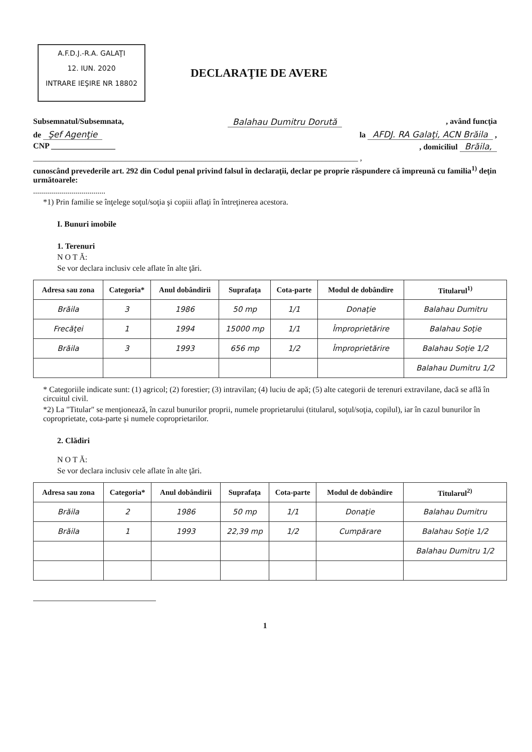A.F.D.J.-R.A. GALAŢI
12. IUN. 2020
INTRARE IEŞIRE NR 18802
DECLARAŢIE DE AVERE
Subsemnatul/Subsemnata, Balahau Dumitru Dorută, având funcţia
de Şef Agenţie la AFDJ. RA Galaţi, ACN Brăila ,
CNP ________________, domiciliul Brăila,
_________________________________________________________________________________ ,
cunoscând prevederile art. 292 din Codul penal privind falsul în declaraţii, declar pe proprie răspundere că împreună cu familia<sup>1)</sup> deţin următoarele:
....................................
*1) Prin familie se înţelege soţul/soţia şi copiii aflaţi în întreţinerea acestora.
I. Bunuri imobile
1. Terenuri
N O T Ă:
Se vor declara inclusiv cele aflate în alte ţări.
| Adresa sau zona | Categoria* | Anul dobândirii | Suprafaţa | Cota-parte | Modul de dobândire | Titularul<sup>1)</sup> |
| --- | --- | --- | --- | --- | --- | --- |
| Brăila | 3 | 1986 | 50 mp | 1/1 | Donaţie | Balahau Dumitru |
| Frecăţei | 1 | 1994 | 15000 mp | 1/1 | Împroprietărire | Balahau Soţie |
| Brăila | 3 | 1993 | 656 mp | 1/2 | Împroprietărire | Balahau Soţie 1/2 |
| | | | | | | Balahau Dumitru 1/2 |
* Categoriile indicate sunt: (1) agricol; (2) forestier; (3) intravilan; (4) luciu de apă; (5) alte categorii de terenuri extravilane, dacă se află în circuitul civil.
*2) La "Titular" se menţionează, în cazul bunurilor proprii, numele proprietarului (titularul, soţul/soţia, copilul), iar în cazul bunurilor în coproprietate, cota-parte şi numele coproprietarilor.
2. Clădiri
N O T Ă:
Se vor declara inclusiv cele aflate în alte ţări.
| Adresa sau zona | Categoria* | Anul dobândirii | Suprafaţa | Cota-parte | Modul de dobândire | Titularul<sup>2)</sup> |
| --- | --- | --- | --- | --- | --- | --- |
| Brăila | 2 | 1986 | 50 mp | 1/1 | Donaţie | Balahau Dumitru |
| Brăila | 1 | 1993 | 22,39 mp | 1/2 | Cumpărare | Balahau Soţie 1/2 |
| | | | | | | Balahau Dumitru 1/2 |
1